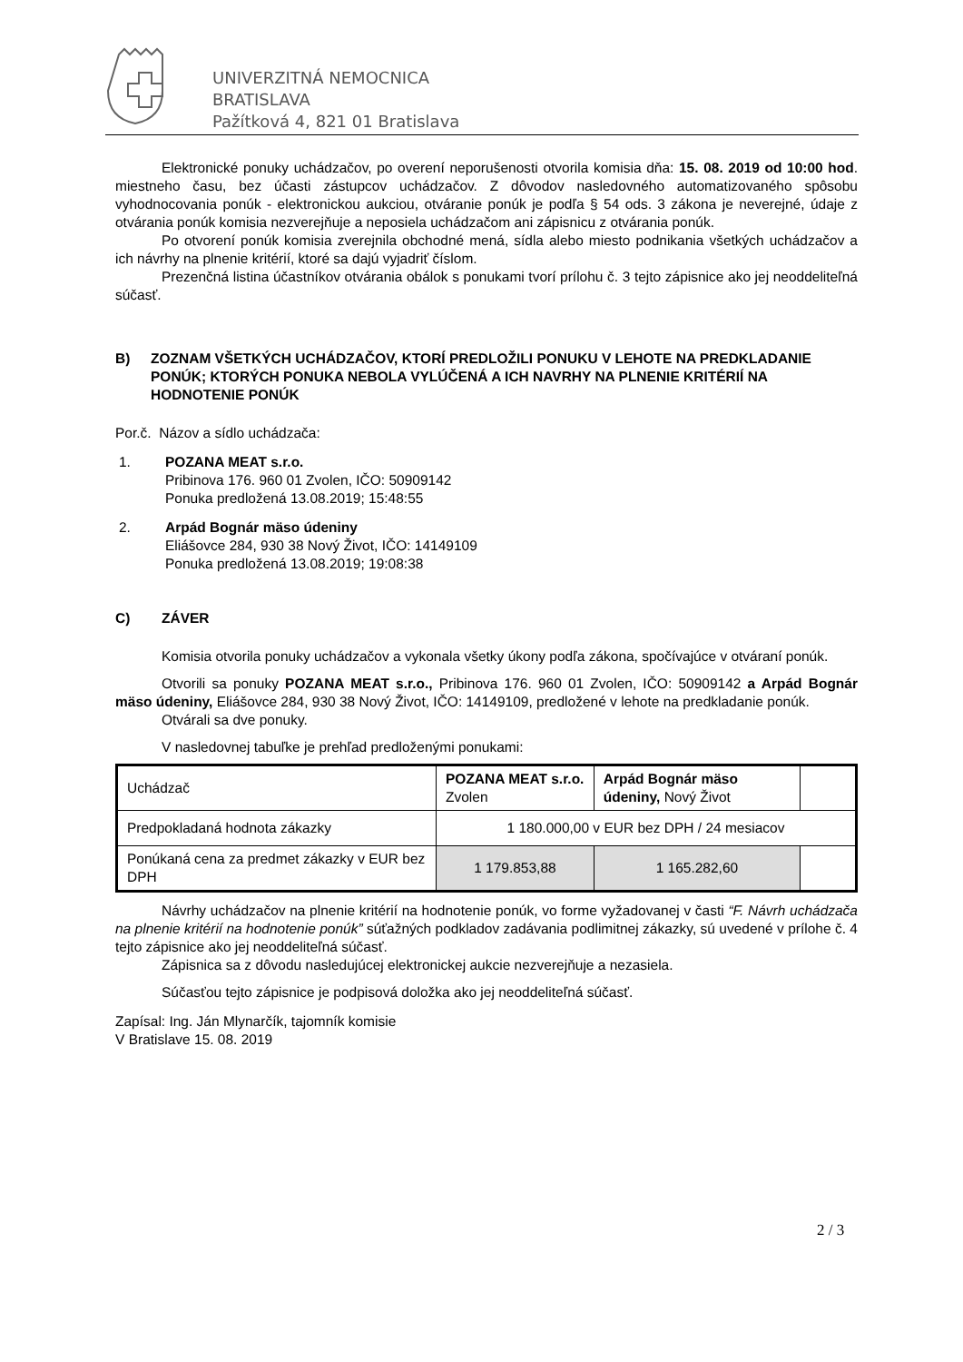UNIVERZITNÁ NEMOCNICA
BRATISLAVA
Pažítková 4, 821 01 Bratislava
Elektronické ponuky uchádzačov, po overení neporušenosti otvorila komisia dňa: 15. 08. 2019 od 10:00 hod. miestneho času, bez účasti zástupcov uchádzačov. Z dôvodov nasledovného automatizovaného spôsobu vyhodnocovania ponúk - elektronickou aukciou, otváranie ponúk je podľa § 54 ods. 3 zákona je neverejné, údaje z otvárania ponúk komisia nezverejňuje a neposiela uchádzačom ani zápisnicu z otvárania ponúk.
Po otvorení ponúk komisia zverejnila obchodné mená, sídla alebo miesto podnikania všetkých uchádzačov a ich návrhy na plnenie kritérií, ktoré sa dajú vyjadriť číslom.
Prezenčná listina účastníkov otvárania obálok s ponukami tvorí prílohu č. 3 tejto zápisnice ako jej neoddeliteľná súčasť.
B) ZOZNAM VŠETKÝCH UCHÁDZAČOV, KTORÍ PREDLOŽILI PONUKU V LEHOTE NA PREDKLADANIE PONÚK; KTORÝCH PONUKA NEBOLA VYLÚČENÁ A ICH NAVRHY NA PLNENIE KRITÉRIÍ NA HODNOTENIE PONÚK
Por.č. Názov a sídlo uchádzača:
1. POZANA MEAT s.r.o.
Pribinova 176. 960 01 Zvolen, IČO: 50909142
Ponuka predložená 13.08.2019; 15:48:55
2. Arpád Bognár mäso údeniny
Eliášovce 284, 930 38 Nový Život, IČO: 14149109
Ponuka predložená 13.08.2019; 19:08:38
C) ZÁVER
Komisia otvorila ponuky uchádzačov a vykonala všetky úkony podľa zákona, spočívajúce v otváraní ponúk.
Otvorili sa ponuky POZANA MEAT s.r.o., Pribinova 176. 960 01 Zvolen, IČO: 50909142 a Arpád Bognár mäso údeniny, Eliášovce 284, 930 38 Nový Život, IČO: 14149109, predložené v lehote na predkladanie ponúk.
Otvárali sa dve ponuky.
V nasledovnej tabuľke je prehľad predloženými ponukami:
| Uchádzač | POZANA MEAT s.r.o. Zvolen | Arpád Bognár mäso údeniny, Nový Život | |
| Predpokladaná hodnota zákazky | 1 180.000,00 v EUR bez DPH / 24 mesiacov | | |
| Ponúkaná cena za predmet zákazky v EUR bez DPH | 1 179.853,88 | 1 165.282,60 | |
Návrhy uchádzačov na plnenie kritérií na hodnotenie ponúk, vo forme vyžadovanej v časti “F. Návrh uchádzača na plnenie kritérií na hodnotenie ponúk” súťažných podkladov zadávania podlimitnej zákazky, sú uvedené v prílohe č. 4 tejto zápisnice ako jej neoddeliteľná súčasť.
Zápisnica sa z dôvodu nasledujúcej elektronickej aukcie nezverejňuje a nezasiela.
Súčasťou tejto zápisnice je podpisová doložka ako jej neoddeliteľná súčasť.
Zapísal: Ing. Ján Mlynarčík, tajomník komisie
V Bratislave 15. 08. 2019
2 / 3